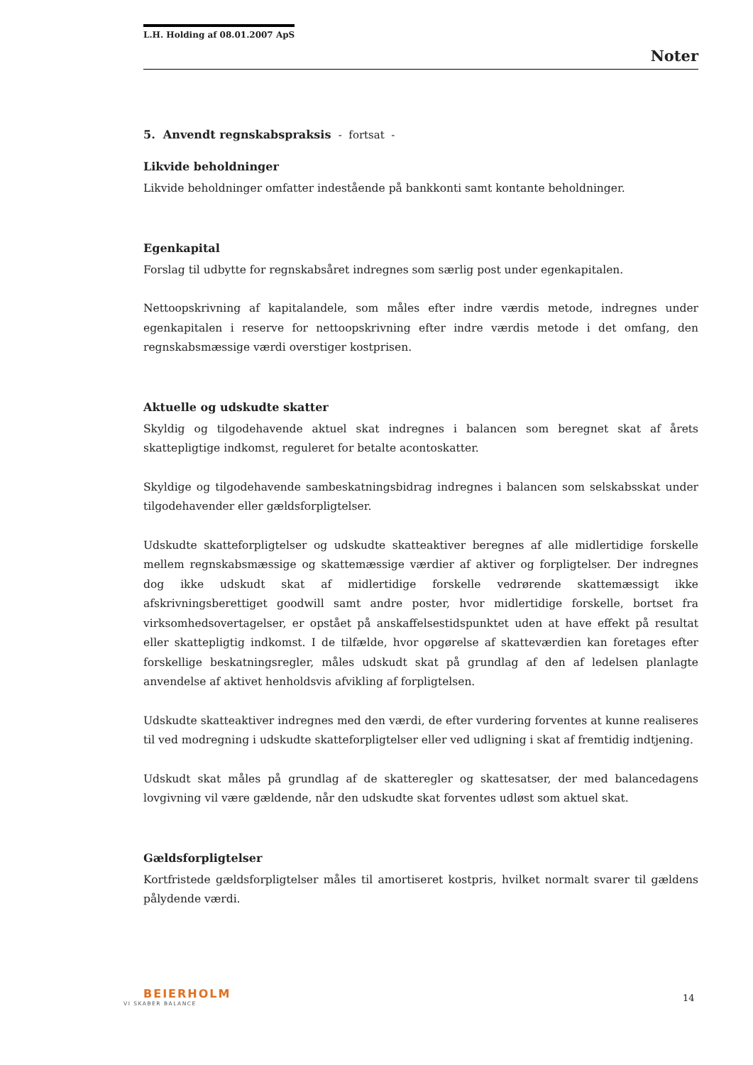L.H. Holding af 08.01.2007 ApS
Noter
5. Anvendt regnskabspraksis - fortsat -
Likvide beholdninger
Likvide beholdninger omfatter indestående på bankkonti samt kontante beholdninger.
Egenkapital
Forslag til udbytte for regnskabsåret indregnes som særlig post under egenkapitalen.
Nettoopskrivning af kapitalandele, som måles efter indre værdis metode, indregnes under egenkapitalen i reserve for nettoopskrivning efter indre værdis metode i det omfang, den regnskabsmæssige værdi overstiger kostprisen.
Aktuelle og udskudte skatter
Skyldig og tilgodehavende aktuel skat indregnes i balancen som beregnet skat af årets skattepligtige indkomst, reguleret for betalte acontoskatter.
Skyldige og tilgodehavende sambeskatningsbidrag indregnes i balancen som selskabsskat under tilgodehavender eller gældsforpligtelser.
Udskudte skatteforpligtelser og udskudte skatteaktiver beregnes af alle midlertidige forskelle mellem regnskabsmæssige og skattemæssige værdier af aktiver og forpligtelser. Der indregnes dog ikke udskudt skat af midlertidige forskelle vedrørende skattemæssigt ikke afskrivningsberettiget goodwill samt andre poster, hvor midlertidige forskelle, bortset fra virksomhedsovertagelser, er opstået på anskaffelsestidspunktet uden at have effekt på resultat eller skattepligtig indkomst. I de tilfælde, hvor opgørelse af skatteværdien kan foretages efter forskellige beskatningsregler, måles udskudt skat på grundlag af den af ledelsen planlagte anvendelse af aktivet henholdsvis afvikling af forpligtelsen.
Udskudte skatteaktiver indregnes med den værdi, de efter vurdering forventes at kunne realiseres til ved modregning i udskudte skatteforpligtelser eller ved udligning i skat af fremtidig indtjening.
Udskudt skat måles på grundlag af de skatteregler og skattesatser, der med balancedagens lovgivning vil være gældende, når den udskudte skat forventes udløst som aktuel skat.
Gældsforpligtelser
Kortfristede gældsforpligtelser måles til amortiseret kostpris, hvilket normalt svarer til gældens pålydende værdi.
BEIERHOLM
VI SKABER BALANCE
14